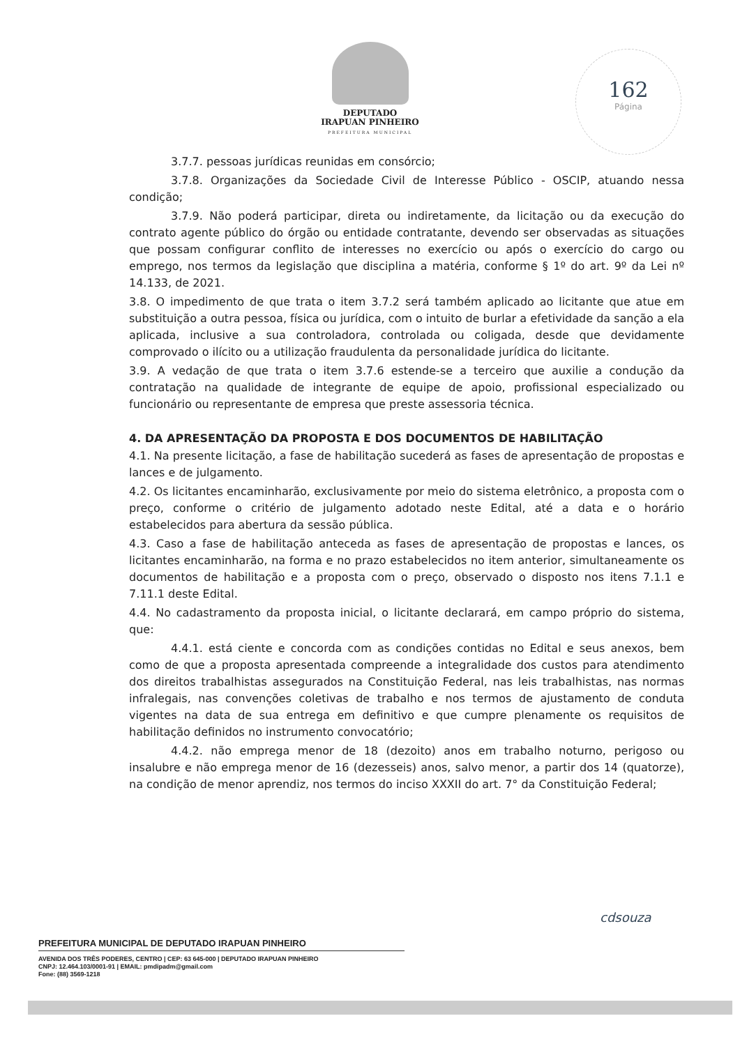DEPUTADO
IRAPUAN PINHEIRO
PREFEITURA MUNICIPAL
162
Página
3.7.7. pessoas jurídicas reunidas em consórcio;
3.7.8. Organizações da Sociedade Civil de Interesse Público - OSCIP, atuando nessa condição;
3.7.9. Não poderá participar, direta ou indiretamente, da licitação ou da execução do contrato agente público do órgão ou entidade contratante, devendo ser observadas as situações que possam configurar conflito de interesses no exercício ou após o exercício do cargo ou emprego, nos termos da legislação que disciplina a matéria, conforme § 1º do art. 9º da Lei nº 14.133, de 2021.
3.8. O impedimento de que trata o item 3.7.2 será também aplicado ao licitante que atue em substituição a outra pessoa, física ou jurídica, com o intuito de burlar a efetividade da sanção a ela aplicada, inclusive a sua controladora, controlada ou coligada, desde que devidamente comprovado o ilícito ou a utilização fraudulenta da personalidade jurídica do licitante.
3.9. A vedação de que trata o item 3.7.6 estende-se a terceiro que auxilie a condução da contratação na qualidade de integrante de equipe de apoio, profissional especializado ou funcionário ou representante de empresa que preste assessoria técnica.
4. DA APRESENTAÇÃO DA PROPOSTA E DOS DOCUMENTOS DE HABILITAÇÃO
4.1. Na presente licitação, a fase de habilitação sucederá as fases de apresentação de propostas e lances e de julgamento.
4.2. Os licitantes encaminharão, exclusivamente por meio do sistema eletrônico, a proposta com o preço, conforme o critério de julgamento adotado neste Edital, até a data e o horário estabelecidos para abertura da sessão pública.
4.3. Caso a fase de habilitação anteceda as fases de apresentação de propostas e lances, os licitantes encaminharão, na forma e no prazo estabelecidos no item anterior, simultaneamente os documentos de habilitação e a proposta com o preço, observado o disposto nos itens 7.1.1 e 7.11.1 deste Edital.
4.4. No cadastramento da proposta inicial, o licitante declarará, em campo próprio do sistema, que:
4.4.1. está ciente e concorda com as condições contidas no Edital e seus anexos, bem como de que a proposta apresentada compreende a integralidade dos custos para atendimento dos direitos trabalhistas assegurados na Constituição Federal, nas leis trabalhistas, nas normas infralegais, nas convenções coletivas de trabalho e nos termos de ajustamento de conduta vigentes na data de sua entrega em definitivo e que cumpre plenamente os requisitos de habilitação definidos no instrumento convocatório;
4.4.2. não emprega menor de 18 (dezoito) anos em trabalho noturno, perigoso ou insalubre e não emprega menor de 16 (dezesseis) anos, salvo menor, a partir dos 14 (quatorze), na condição de menor aprendiz, nos termos do inciso XXXII do art. 7° da Constituição Federal;
cdsouza
PREFEITURA MUNICIPAL DE DEPUTADO IRAPUAN PINHEIRO
AVENIDA DOS TRÊS PODERES, CENTRO | CEP: 63 645-000 | DEPUTADO IRAPUAN PINHEIRO
CNPJ: 12.464.103/0001-91 | EMAIL: pmdipadm@gmail.com
Fone: (88) 3569-1218